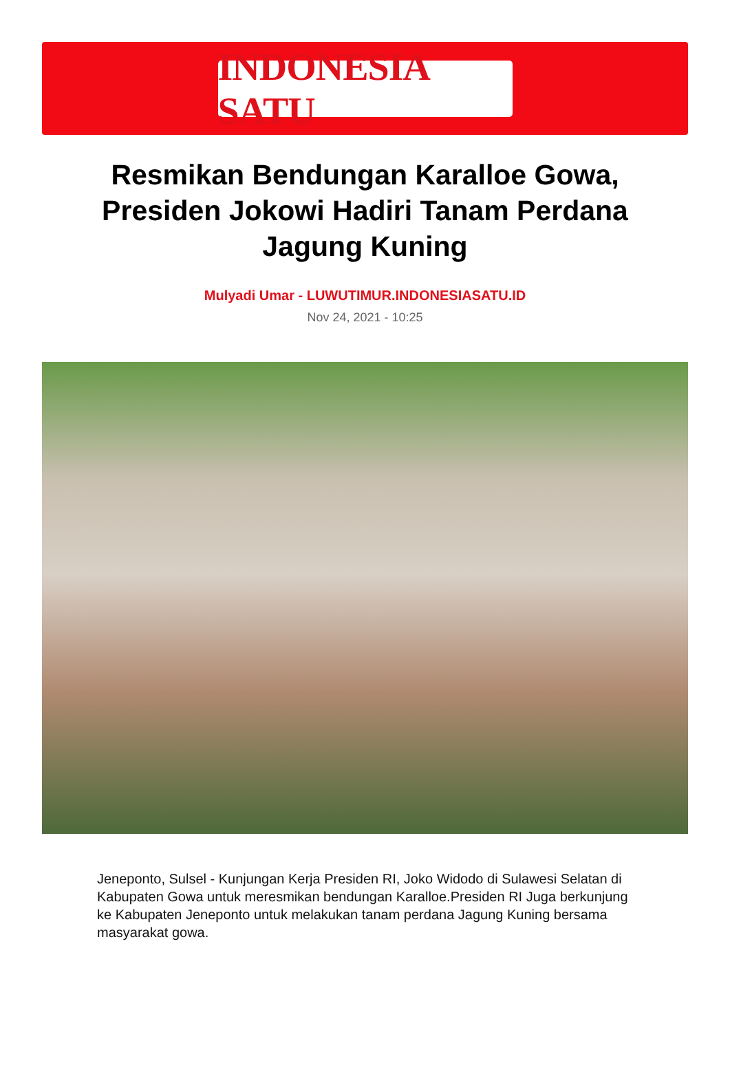INDONESIA SATU
Resmikan Bendungan Karalloe Gowa, Presiden Jokowi Hadiri Tanam Perdana Jagung Kuning
Mulyadi Umar - LUWUTIMUR.INDONESIASATU.ID
Nov 24, 2021 - 10:25
Jeneponto, Sulsel - Kunjungan Kerja Presiden RI, Joko Widodo di Sulawesi Selatan di Kabupaten Gowa untuk meresmikan bendungan Karalloe.Presiden RI Juga berkunjung ke Kabupaten Jeneponto untuk melakukan tanam perdana Jagung Kuning bersama masyarakat gowa.